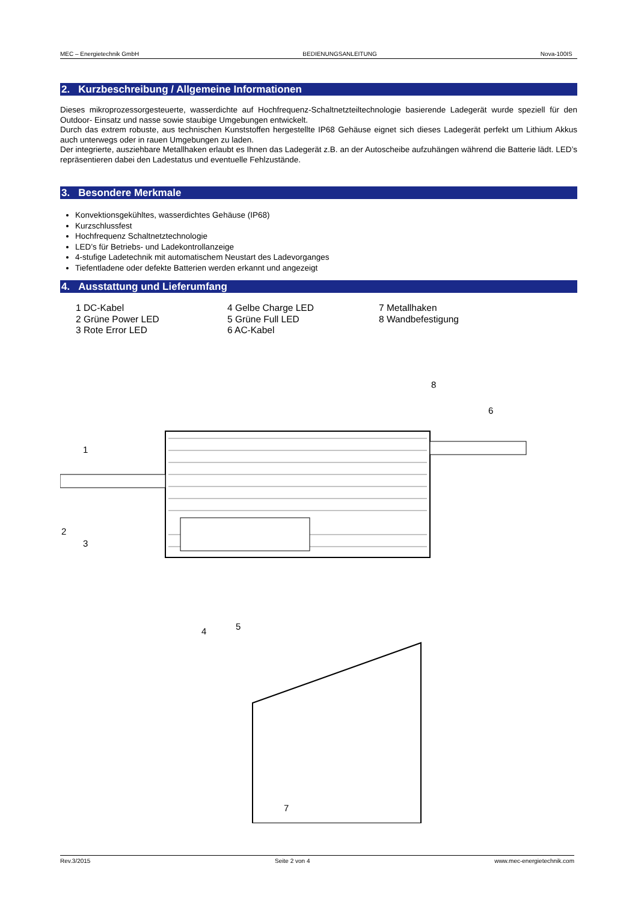MEC – Energietechnik GmbH BEDIENUNGSANLEITUNG Nova-100IS
2. Kurzbeschreibung / Allgemeine Informationen
Dieses mikroprozessorgesteuerte, wasserdichte auf Hochfrequenz-Schaltnetzteiltechnologie basierende Ladegerät wurde speziell für den Outdoor- Einsatz und nasse sowie staubige Umgebungen entwickelt.
Durch das extrem robuste, aus technischen Kunststoffen hergestellte IP68 Gehäuse eignet sich dieses Ladegerät perfekt um Lithium Akkus auch unterwegs oder in rauen Umgebungen zu laden.
Der integrierte, ausziehbare Metallhaken erlaubt es Ihnen das Ladegerät z.B. an der Autoscheibe aufzuhängen während die Batterie lädt. LED’s repräsentieren dabei den Ladestatus und eventuelle Fehlzustände.
3. Besondere Merkmale
Konvektionsgekühltes, wasserdichtes Gehäuse (IP68)
Kurzschlussfest
Hochfrequenz Schaltnetztechnologie
LED’s für Betriebs- und Ladekontrollanzeige
4-stufige Ladetechnik mit automatischem Neustart des Ladevorganges
Tiefentladene oder defekte Batterien werden erkannt und angezeigt
4. Ausstattung und Lieferumfang
1 DC-Kabel
2 Grüne Power LED
3 Rote Error LED
4 Gelbe Charge LED
5 Grüne Full LED
6 AC-Kabel
7 Metallhaken
8 Wandbefestigung
1
2
3
4
5
6
8
7
Rev.3/2015 Seite 2 von 4 www.mec-energietechnik.com